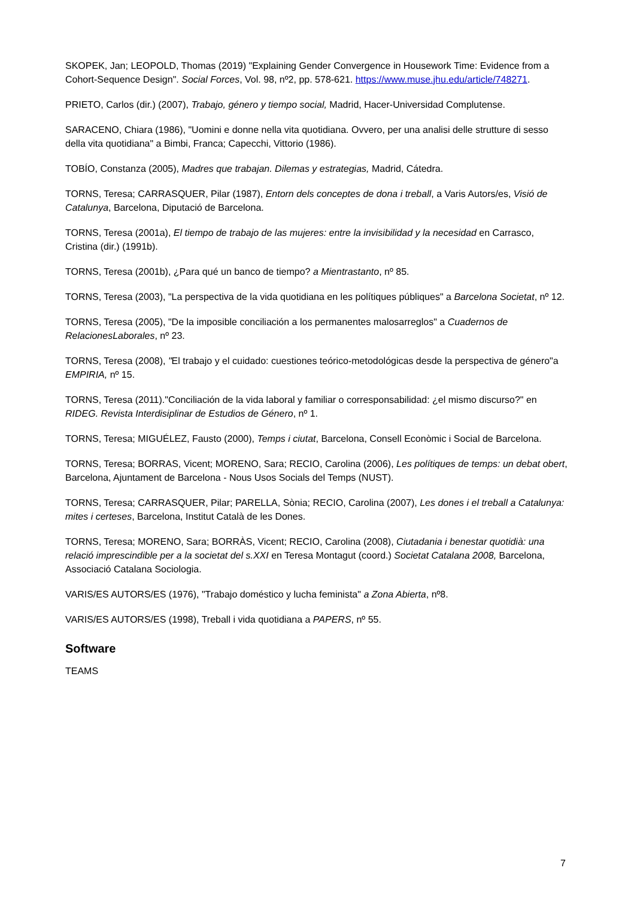SKOPEK, Jan; LEOPOLD, Thomas (2019) "Explaining Gender Convergence in Housework Time: Evidence from a Cohort-Sequence Design". Social Forces, Vol. 98, nº2, pp. 578-621. https://www.muse.jhu.edu/article/748271.
PRIETO, Carlos (dir.) (2007), Trabajo, género y tiempo social, Madrid, Hacer-Universidad Complutense.
SARACENO, Chiara (1986), "Uomini e donne nella vita quotidiana. Ovvero, per una analisi delle strutture di sesso della vita quotidiana" a Bimbi, Franca; Capecchi, Vittorio (1986).
TOBÍO, Constanza (2005), Madres que trabajan. Dilemas y estrategias, Madrid, Cátedra.
TORNS, Teresa; CARRASQUER, Pilar (1987), Entorn dels conceptes de dona i treball, a Varis Autors/es, Visió de Catalunya, Barcelona, Diputació de Barcelona.
TORNS, Teresa (2001a), El tiempo de trabajo de las mujeres: entre la invisibilidad y la necesidad en Carrasco, Cristina (dir.) (1991b).
TORNS, Teresa (2001b), ¿Para qué un banco de tiempo? a Mientrastanto, nº 85.
TORNS, Teresa (2003), "La perspectiva de la vida quotidiana en les polítiques públiques" a Barcelona Societat, nº 12.
TORNS, Teresa (2005), "De la imposible conciliación a los permanentes malosarreglos" a Cuadernos de RelacionesLaborales, nº 23.
TORNS, Teresa (2008), "El trabajo y el cuidado: cuestiones teórico-metodológicas desde la perspectiva de género"a EMPIRIA, nº 15.
TORNS, Teresa (2011)."Conciliación de la vida laboral y familiar o corresponsabilidad: ¿el mismo discurso?" en RIDEG. Revista Interdisiplinar de Estudios de Género, nº 1.
TORNS, Teresa; MIGUÉLEZ, Fausto (2000), Temps i ciutat, Barcelona, Consell Econòmic i Social de Barcelona.
TORNS, Teresa; BORRAS, Vicent; MORENO, Sara; RECIO, Carolina (2006), Les polítiques de temps: un debat obert, Barcelona, Ajuntament de Barcelona - Nous Usos Socials del Temps (NUST).
TORNS, Teresa; CARRASQUER, Pilar; PARELLA, Sònia; RECIO, Carolina (2007), Les dones i el treball a Catalunya: mites i certeses, Barcelona, Institut Català de les Dones.
TORNS, Teresa; MORENO, Sara; BORRÀS, Vicent; RECIO, Carolina (2008), Ciutadania i benestar quotidià: una relació imprescindible per a la societat del s.XXI en Teresa Montagut (coord.) Societat Catalana 2008, Barcelona, Associació Catalana Sociologia.
VARIS/ES AUTORS/ES (1976), "Trabajo doméstico y lucha feminista" a Zona Abierta, nº8.
VARIS/ES AUTORS/ES (1998), Treball i vida quotidiana a PAPERS, nº 55.
Software
TEAMS
7